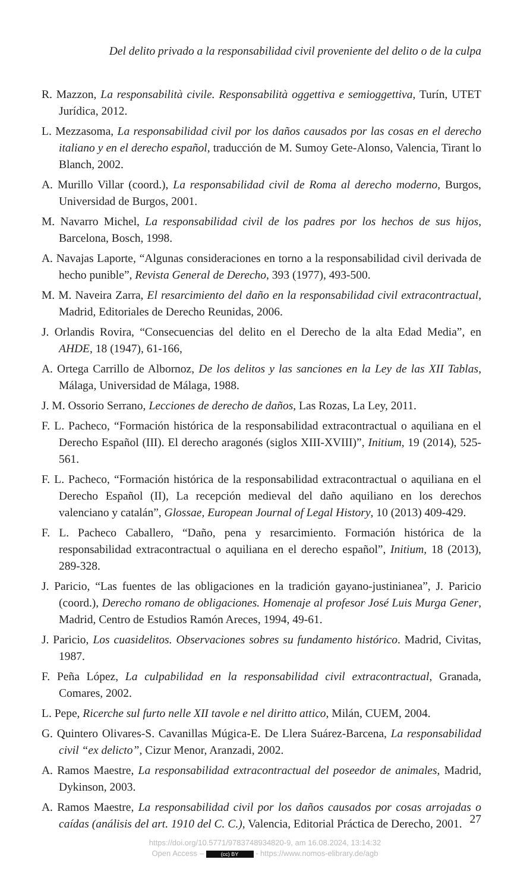Del delito privado a la responsabilidad civil proveniente del delito o de la culpa
R. Mazzon, La responsabilità civile. Responsabilità oggettiva e semioggettiva, Turín, UTET Jurídica, 2012.
L. Mezzasoma, La responsabilidad civil por los daños causados por las cosas en el derecho italiano y en el derecho español, traducción de M. Sumoy Gete-Alonso, Valencia, Tirant lo Blanch, 2002.
A. Murillo Villar (coord.), La responsabilidad civil de Roma al derecho moderno, Burgos, Universidad de Burgos, 2001.
M. Navarro Michel, La responsabilidad civil de los padres por los hechos de sus hijos, Barcelona, Bosch, 1998.
A. Navajas Laporte, “Algunas consideraciones en torno a la responsabilidad civil derivada de hecho punible”, Revista General de Derecho, 393 (1977), 493-500.
M. M. Naveira Zarra, El resarcimiento del daño en la responsabilidad civil extracontractual, Madrid, Editoriales de Derecho Reunidas, 2006.
J. Orlandis Rovira, “Consecuencias del delito en el Derecho de la alta Edad Media”, en AHDE, 18 (1947), 61-166,
A. Ortega Carrillo de Albornoz, De los delitos y las sanciones en la Ley de las XII Tablas, Málaga, Universidad de Málaga, 1988.
J. M. Ossorio Serrano, Lecciones de derecho de daños, Las Rozas, La Ley, 2011.
F. L. Pacheco, “Formación histórica de la responsabilidad extracontractual o aquiliana en el Derecho Español (III). El derecho aragonés (siglos XIII-XVIII)”, Initium, 19 (2014), 525-561.
F. L. Pacheco, “Formación histórica de la responsabilidad extracontractual o aquiliana en el Derecho Español (II), La recepción medieval del daño aquiliano en los derechos valenciano y catalán”, Glossae, European Journal of Legal History, 10 (2013) 409-429.
F. L. Pacheco Caballero, “Daño, pena y resarcimiento. Formación histórica de la responsabilidad extracontractual o aquiliana en el derecho español”, Initium, 18 (2013), 289-328.
J. Paricio, “Las fuentes de las obligaciones en la tradición gayano-justinianea”, J. Paricio (coord.), Derecho romano de obligaciones. Homenaje al profesor José Luis Murga Gener, Madrid, Centro de Estudios Ramón Areces, 1994, 49-61.
J. Paricio, Los cuasidelitos. Observaciones sobres su fundamento histórico. Madrid, Civitas, 1987.
F. Peña López, La culpabilidad en la responsabilidad civil extracontractual, Granada, Comares, 2002.
L. Pepe, Ricerche sul furto nelle XII tavole e nel diritto attico, Milán, CUEM, 2004.
G. Quintero Olivares-S. Cavanillas Múgica-E. De Llera Suárez-Barcena, La responsabilidad civil “ex delicto”, Cizur Menor, Aranzadi, 2002.
A. Ramos Maestre, La responsabilidad extracontractual del poseedor de animales, Madrid, Dykinson, 2003.
A. Ramos Maestre, La responsabilidad civil por los daños causados por cosas arrojadas o caídas (análisis del art. 1910 del C. C.), Valencia, Editorial Práctica de Derecho, 2001.
27
https://doi.org/10.5771/9783748934820-9, am 16.08.2024, 13:14:32
Open Access – (cc) BY - https://www.nomos-elibrary.de/agb